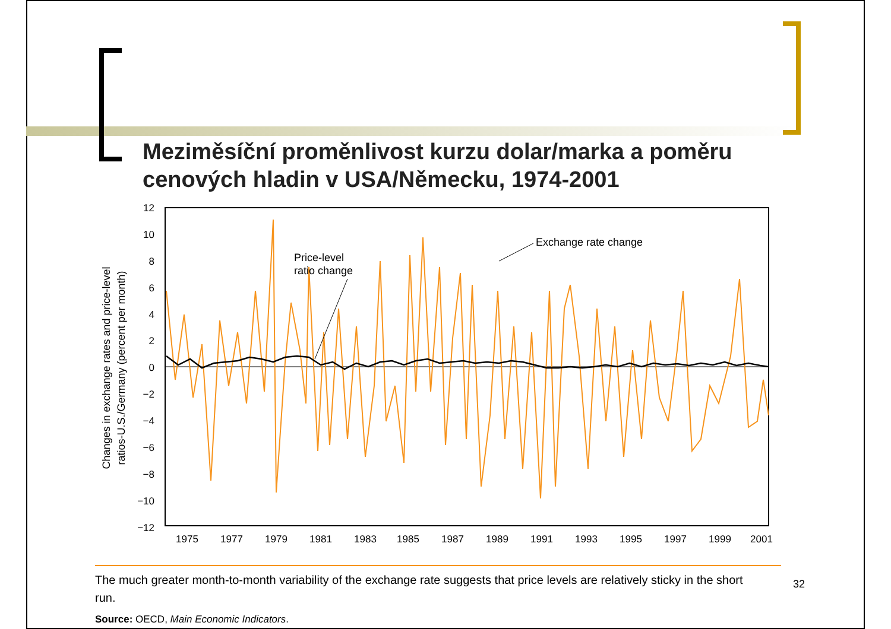Meziměsíční proměnlivost kurzu dolar/marka a poměru cenových hladin v USA/Německu, 1974-2001
12
10
8
6
4
2
0
−2
−4
−6
−8
−10
−12
1975
1977
1979
1981
1983
1985
1987
1989
1991
1993
1995
1997
1999
2001
Changes in exchange rates and price-level
ratios-U.S./Germany (percent per month)
Price-level
ratio change
Exchange rate change
The much greater month-to-month variability of the exchange rate suggests that price levels are relatively sticky in the short run.
Source: OECD, Main Economic Indicators.
32